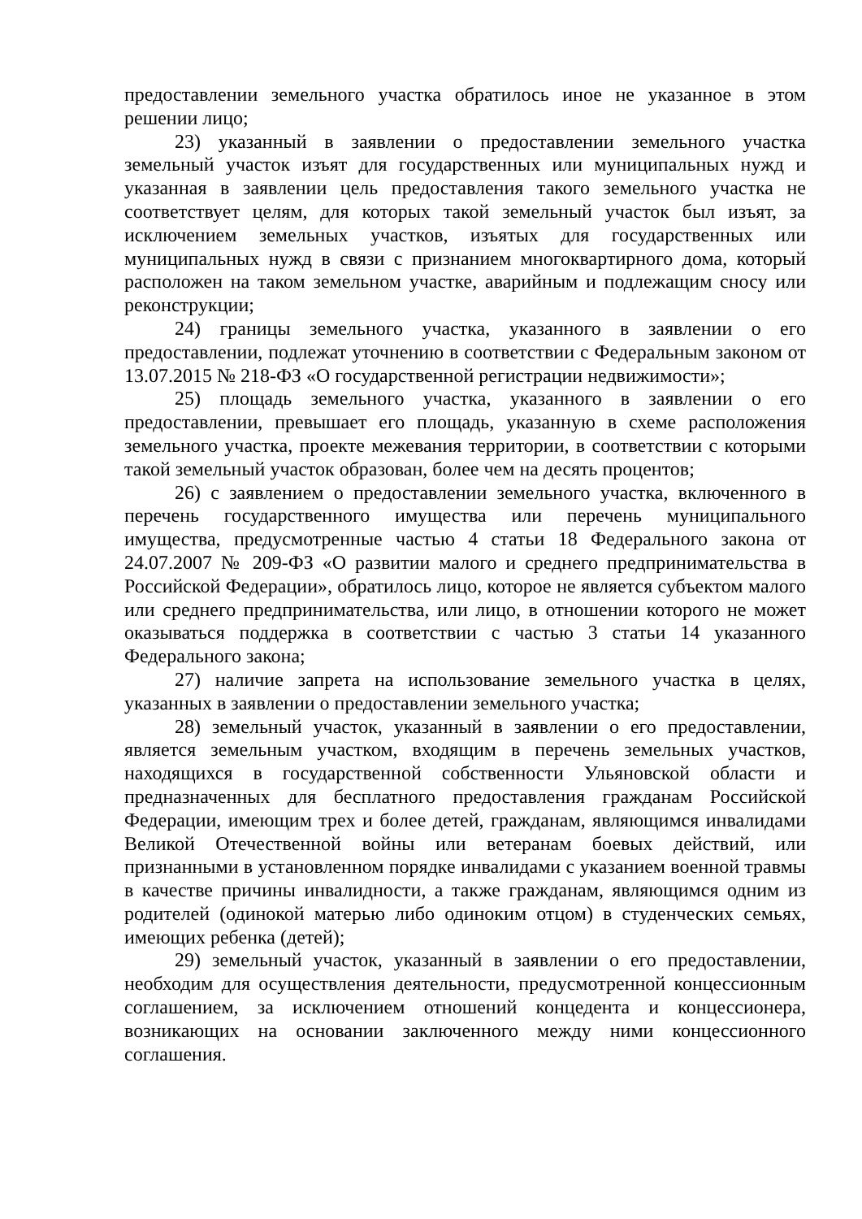предоставлении земельного участка обратилось иное не указанное в этом решении лицо;
23) указанный в заявлении о предоставлении земельного участка земельный участок изъят для государственных или муниципальных нужд и указанная в заявлении цель предоставления такого земельного участка не соответствует целям, для которых такой земельный участок был изъят, за исключением земельных участков, изъятых для государственных или муниципальных нужд в связи с признанием многоквартирного дома, который расположен на таком земельном участке, аварийным и подлежащим сносу или реконструкции;
24) границы земельного участка, указанного в заявлении о его предоставлении, подлежат уточнению в соответствии с Федеральным законом от 13.07.2015 № 218-ФЗ «О государственной регистрации недвижимости»;
25) площадь земельного участка, указанного в заявлении о его предоставлении, превышает его площадь, указанную в схеме расположения земельного участка, проекте межевания территории, в соответствии с которыми такой земельный участок образован, более чем на десять процентов;
26) с заявлением о предоставлении земельного участка, включенного в перечень государственного имущества или перечень муниципального имущества, предусмотренные частью 4 статьи 18 Федерального закона от 24.07.2007 № 209-ФЗ «О развитии малого и среднего предпринимательства в Российской Федерации», обратилось лицо, которое не является субъектом малого или среднего предпринимательства, или лицо, в отношении которого не может оказываться поддержка в соответствии с частью 3 статьи 14 указанного Федерального закона;
27) наличие запрета на использование земельного участка в целях, указанных в заявлении о предоставлении земельного участка;
28) земельный участок, указанный в заявлении о его предоставлении, является земельным участком, входящим в перечень земельных участков, находящихся в государственной собственности Ульяновской области и предназначенных для бесплатного предоставления гражданам Российской Федерации, имеющим трех и более детей, гражданам, являющимся инвалидами Великой Отечественной войны или ветеранам боевых действий, или признанными в установленном порядке инвалидами с указанием военной травмы в качестве причины инвалидности, а также гражданам, являющимся одним из родителей (одинокой матерью либо одиноким отцом) в студенческих семьях, имеющих ребенка (детей);
29) земельный участок, указанный в заявлении о его предоставлении, необходим для осуществления деятельности, предусмотренной концессионным соглашением, за исключением отношений концедента и концессионера, возникающих на основании заключенного между ними концессионного соглашения.